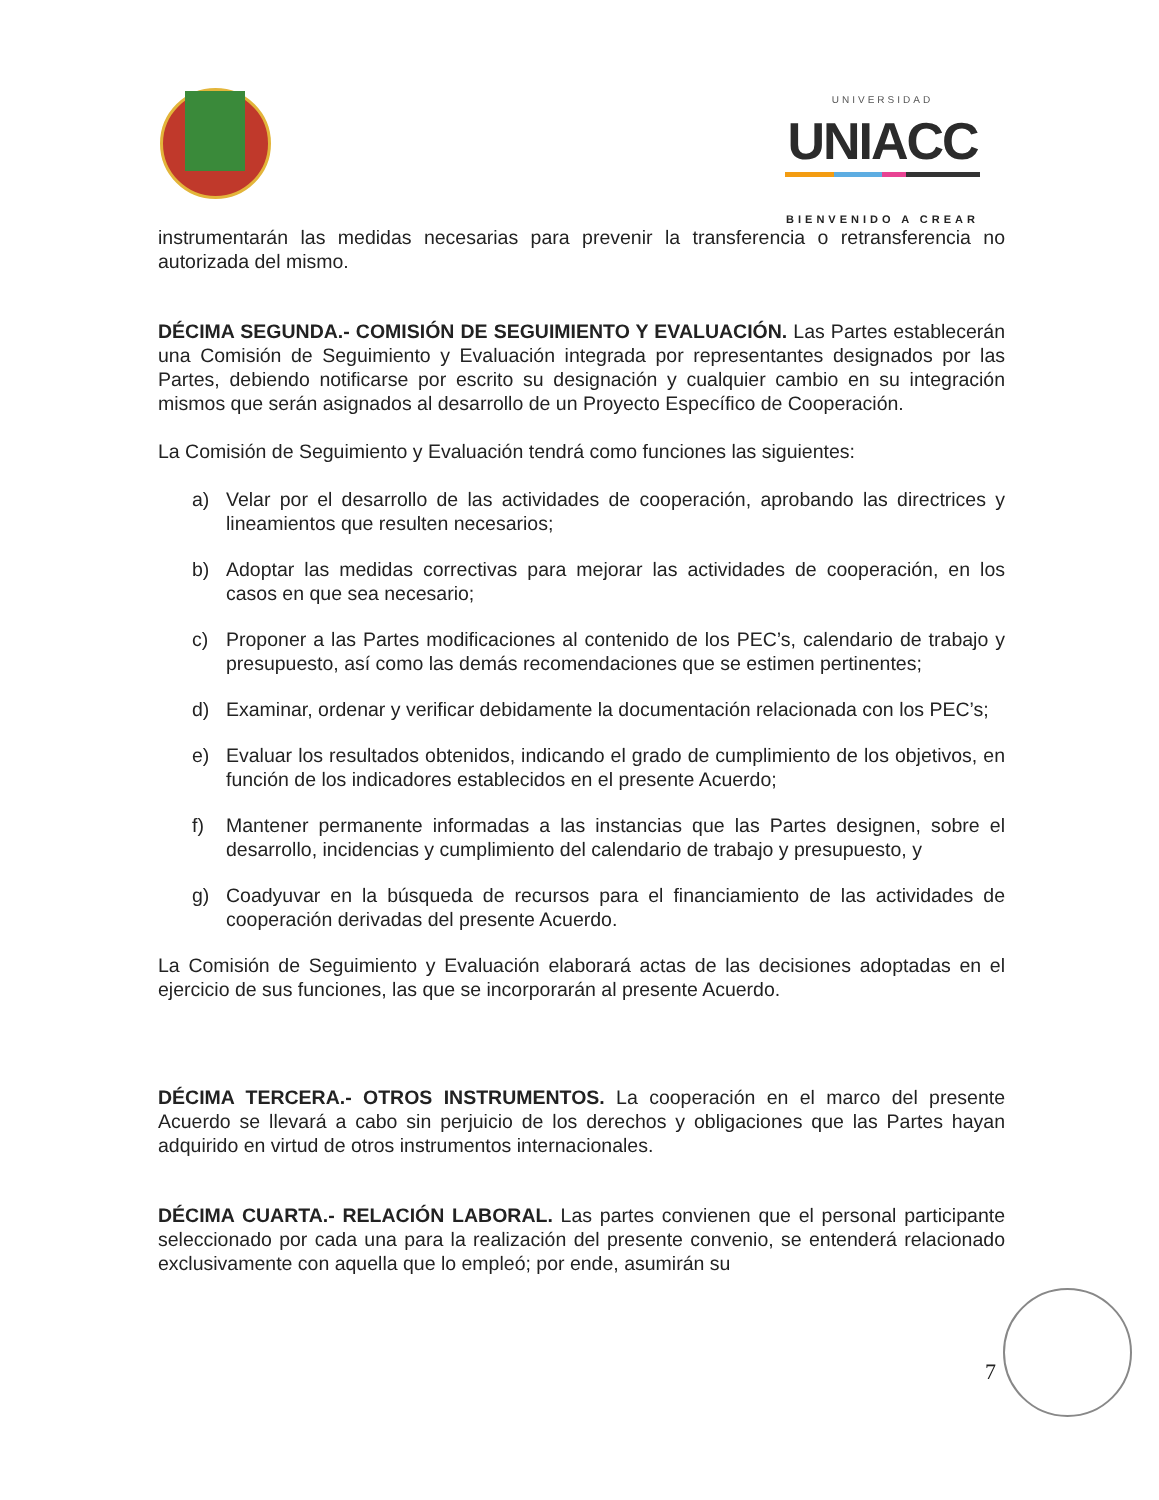UNIVERSIDAD
UNIACC
BIENVENIDO A CREAR
instrumentarán las medidas necesarias para prevenir la transferencia o retransferencia no autorizada del mismo.
DÉCIMA SEGUNDA.- COMISIÓN DE SEGUIMIENTO Y EVALUACIÓN. Las Partes establecerán una Comisión de Seguimiento y Evaluación integrada por representantes designados por las Partes, debiendo notificarse por escrito su designación y cualquier cambio en su integración mismos que serán asignados al desarrollo de un Proyecto Específico de Cooperación.
La Comisión de Seguimiento y Evaluación tendrá como funciones las siguientes:
a) Velar por el desarrollo de las actividades de cooperación, aprobando las directrices y lineamientos que resulten necesarios;
b) Adoptar las medidas correctivas para mejorar las actividades de cooperación, en los casos en que sea necesario;
c) Proponer a las Partes modificaciones al contenido de los PEC’s, calendario de trabajo y presupuesto, así como las demás recomendaciones que se estimen pertinentes;
d) Examinar, ordenar y verificar debidamente la documentación relacionada con los PEC’s;
e) Evaluar los resultados obtenidos, indicando el grado de cumplimiento de los objetivos, en función de los indicadores establecidos en el presente Acuerdo;
f) Mantener permanente informadas a las instancias que las Partes designen, sobre el desarrollo, incidencias y cumplimiento del calendario de trabajo y presupuesto, y
g) Coadyuvar en la búsqueda de recursos para el financiamiento de las actividades de cooperación derivadas del presente Acuerdo.
La Comisión de Seguimiento y Evaluación elaborará actas de las decisiones adoptadas en el ejercicio de sus funciones, las que se incorporarán al presente Acuerdo.
DÉCIMA TERCERA.- OTROS INSTRUMENTOS. La cooperación en el marco del presente Acuerdo se llevará a cabo sin perjuicio de los derechos y obligaciones que las Partes hayan adquirido en virtud de otros instrumentos internacionales.
DÉCIMA CUARTA.- RELACIÓN LABORAL. Las partes convienen que el personal participante seleccionado por cada una para la realización del presente convenio, se entenderá relacionado exclusivamente con aquella que lo empleó; por ende, asumirán su
7